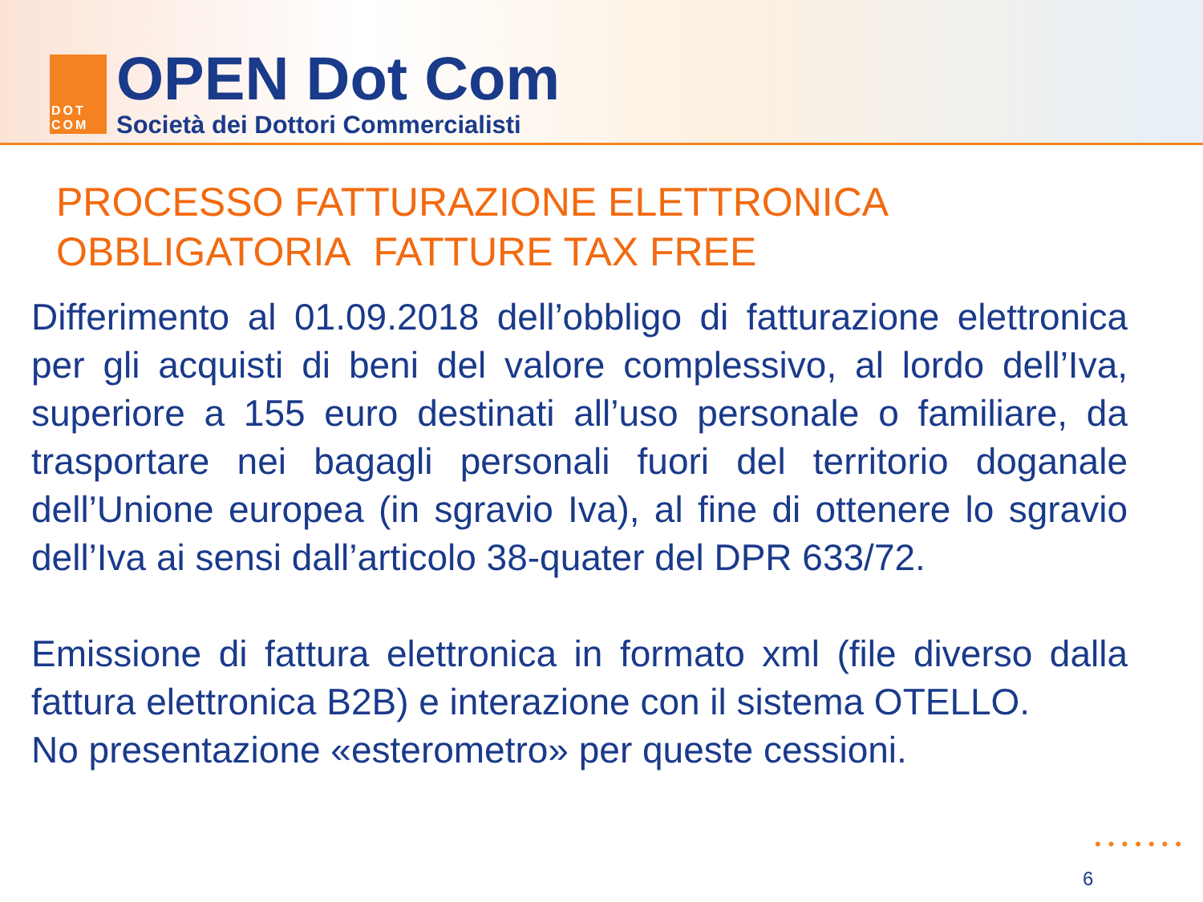DOT
COM
OPEN Dot Com
Società dei Dottori Commercialisti
PROCESSO FATTURAZIONE ELETTRONICA
OBBLIGATORIA FATTURE TAX FREE
Differimento al 01.09.2018 dell’obbligo di fatturazione elettronica per gli acquisti di beni del valore complessivo, al lordo dell’Iva, superiore a 155 euro destinati all’uso personale o familiare, da trasportare nei bagagli personali fuori del territorio doganale dell’Unione europea (in sgravio Iva), al fine di ottenere lo sgravio dell’Iva ai sensi dall’articolo 38-quater del DPR 633/72.
Emissione di fattura elettronica in formato xml (file diverso dalla fattura elettronica B2B) e interazione con il sistema OTELLO.
No presentazione «esterometro» per queste cessioni.
•••••••
6